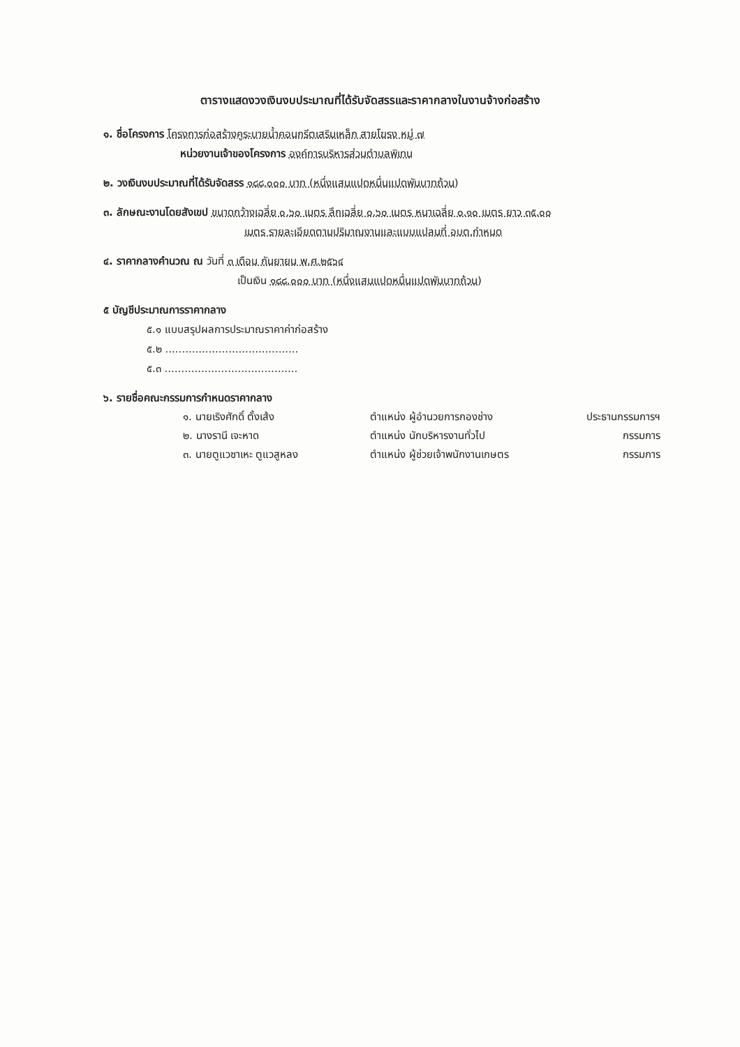ตารางแสดงวงเงินงบประมาณที่ได้รับจัดสรรและราคากลางในงานจ้างก่อสร้าง
๑. ชื่อโครงการ โครงการก่อสร้างคูระบายน้ำคอนกรีตเสริมเหล็ก สายโฆรง หมู่ ๗
หน่วยงานเจ้าของโครงการ องค์การบริหารส่วนตำบลพิเทน
๒. วงเงินงบประมาณที่ได้รับจัดสรร ๑๘๘,๐๐๐ บาท (หนึ่งแสนแปดหมื่นแปดพันบาทถ้วน)
๓. ลักษณะงานโดยสังเขป ขนาดกว้างเฉลี่ย ๐.๖๐ เมตร ลึกเฉลี่ย ๐.๖๐ เมตร หนาเฉลี่ย ๐.๑๐ เมตร ยาว ๓๕.๐๐
เมตร รายละเอียดตามปริมาณงานและแบบแปลนที่ อบต.กำหนด
๔. ราคากลางคำนวณ ณ วันที่ ๓ เดือน กันยายน พ.ศ.๒๕๖๔
เป็นเงิน ๑๘๘,๐๐๐ บาท (หนึ่งแสนแปดหมื่นแปดพันบาทถ้วน)
๕ บัญชีประมาณการราคากลาง
๕.๑ แบบสรุปผลการประมาณราคาค่าก่อสร้าง
๕.๒ ........................................
๕.๓ ........................................
๖. รายชื่อคณะกรรมการกำหนดราคากลาง
| ๑. นายเริงศักดิ์ ตั้งเส้ง | ตำแหน่ง ผู้อำนวยการกองช่าง | ประธานกรรมการฯ |
| ๒. นางรานี เจะหาด | ตำแหน่ง นักบริหารงานทั่วไป | กรรมการ |
| ๓. นายตูแวซาเหะ ตูแวสูหลง | ตำแหน่ง ผู้ช่วยเจ้าพนักงานเกษตร | กรรมการ |